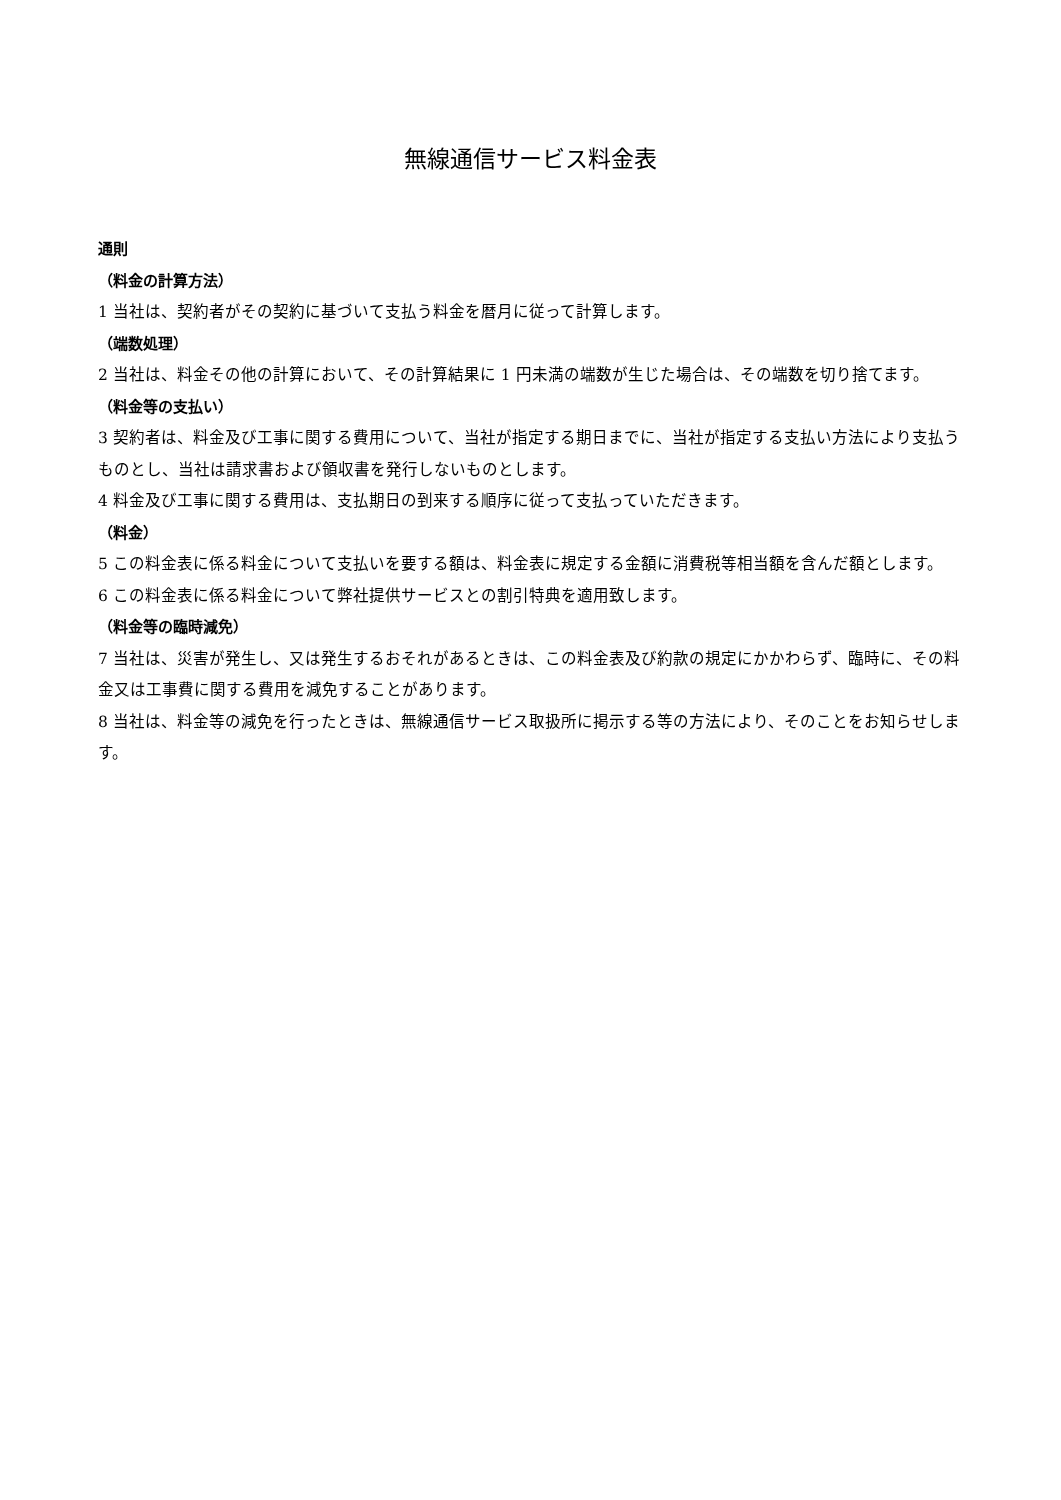無線通信サービス料金表
通則
（料金の計算方法）
1 当社は、契約者がその契約に基づいて支払う料金を暦月に従って計算します。
（端数処理）
2 当社は、料金その他の計算において、その計算結果に 1 円未満の端数が生じた場合は、その端数を切り捨てます。
（料金等の支払い）
3 契約者は、料金及び工事に関する費用について、当社が指定する期日までに、当社が指定する支払い方法により支払うものとし、当社は請求書および領収書を発行しないものとします。
4 料金及び工事に関する費用は、支払期日の到来する順序に従って支払っていただきます。
（料金）
5 この料金表に係る料金について支払いを要する額は、料金表に規定する金額に消費税等相当額を含んだ額とします。
6 この料金表に係る料金について弊社提供サービスとの割引特典を適用致します。
（料金等の臨時減免）
7 当社は、災害が発生し、又は発生するおそれがあるときは、この料金表及び約款の規定にかかわらず、臨時に、その料金又は工事費に関する費用を減免することがあります。
8 当社は、料金等の減免を行ったときは、無線通信サービス取扱所に掲示する等の方法により、そのことをお知らせします。